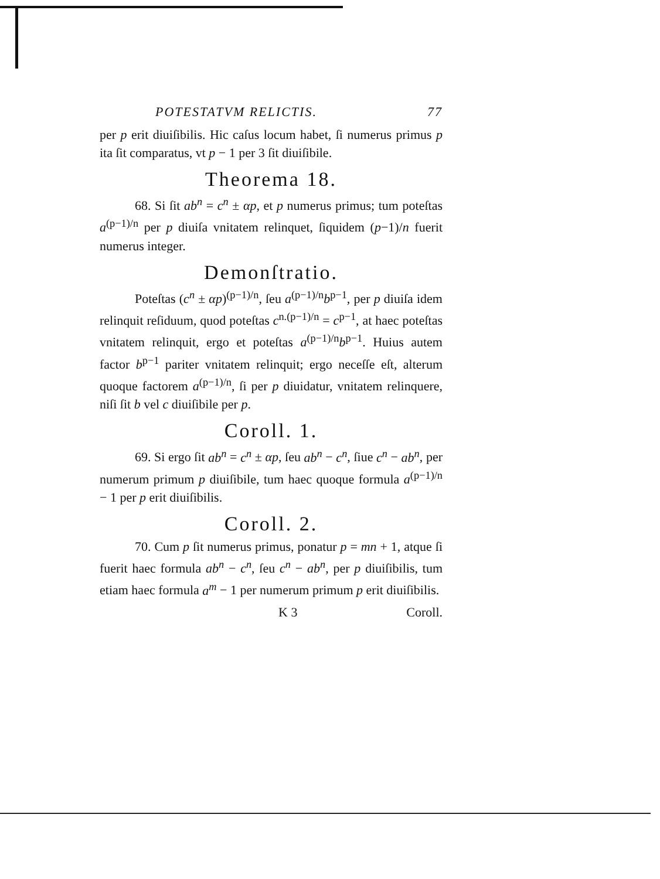POTESTATVM RELICTIS. 77
per p erit diuiſibilis. Hic caſus locum habet, ſi numerus primus p ita ſit comparatus, vt p − 1 per 3 ſit diuiſibile.
Theorema 18.
68. Si ſit ab<sup>n</sup> = c<sup>n</sup> ± αp, et p numerus primus; tum poteſtas a<sup>(p−1)/n</sup> per p diuiſa vnitatem relinquet, ſiquidem (p−1)/n fuerit numerus integer.
Demonſtratio.
Poteſtas (c<sup>n</sup> ± αp)<sup>(p−1)/n</sup>, ſeu a<sup>(p−1)/n</sup>b<sup>p−1</sup>, per p diuiſa idem relinquit reſiduum, quod poteſtas c<sup>n.(p−1)/n</sup> = c<sup>p−1</sup>, at haec poteſtas vnitatem relinquit, ergo et poteſtas a<sup>(p−1)/n</sup>b<sup>p−1</sup>. Huius autem factor b<sup>p−1</sup> pariter vnitatem relinquit; ergo neceſſe eſt, alterum quoque factorem a<sup>(p−1)/n</sup>, ſi per p diuidatur, vnitatem relinquere, niſi ſit b vel c diuiſibile per p.
Coroll. 1.
69. Si ergo ſit ab<sup>n</sup> = c<sup>n</sup> ± αp, ſeu ab<sup>n</sup> − c<sup>n</sup>, ſiue c<sup>n</sup> − ab<sup>n</sup>, per numerum primum p diuiſibile, tum haec quoque formula a<sup>(p−1)/n</sup> − 1 per p erit diuiſibilis.
Coroll. 2.
70. Cum p ſit numerus primus, ponatur p = mn + 1, atque ſi fuerit haec formula ab<sup>n</sup> − c<sup>n</sup>, ſeu c<sup>n</sup> − ab<sup>n</sup>, per p diuiſibilis, tum etiam haec formula a<sup>m</sup> − 1 per numerum primum p erit diuiſibilis.
K 3 Coroll.